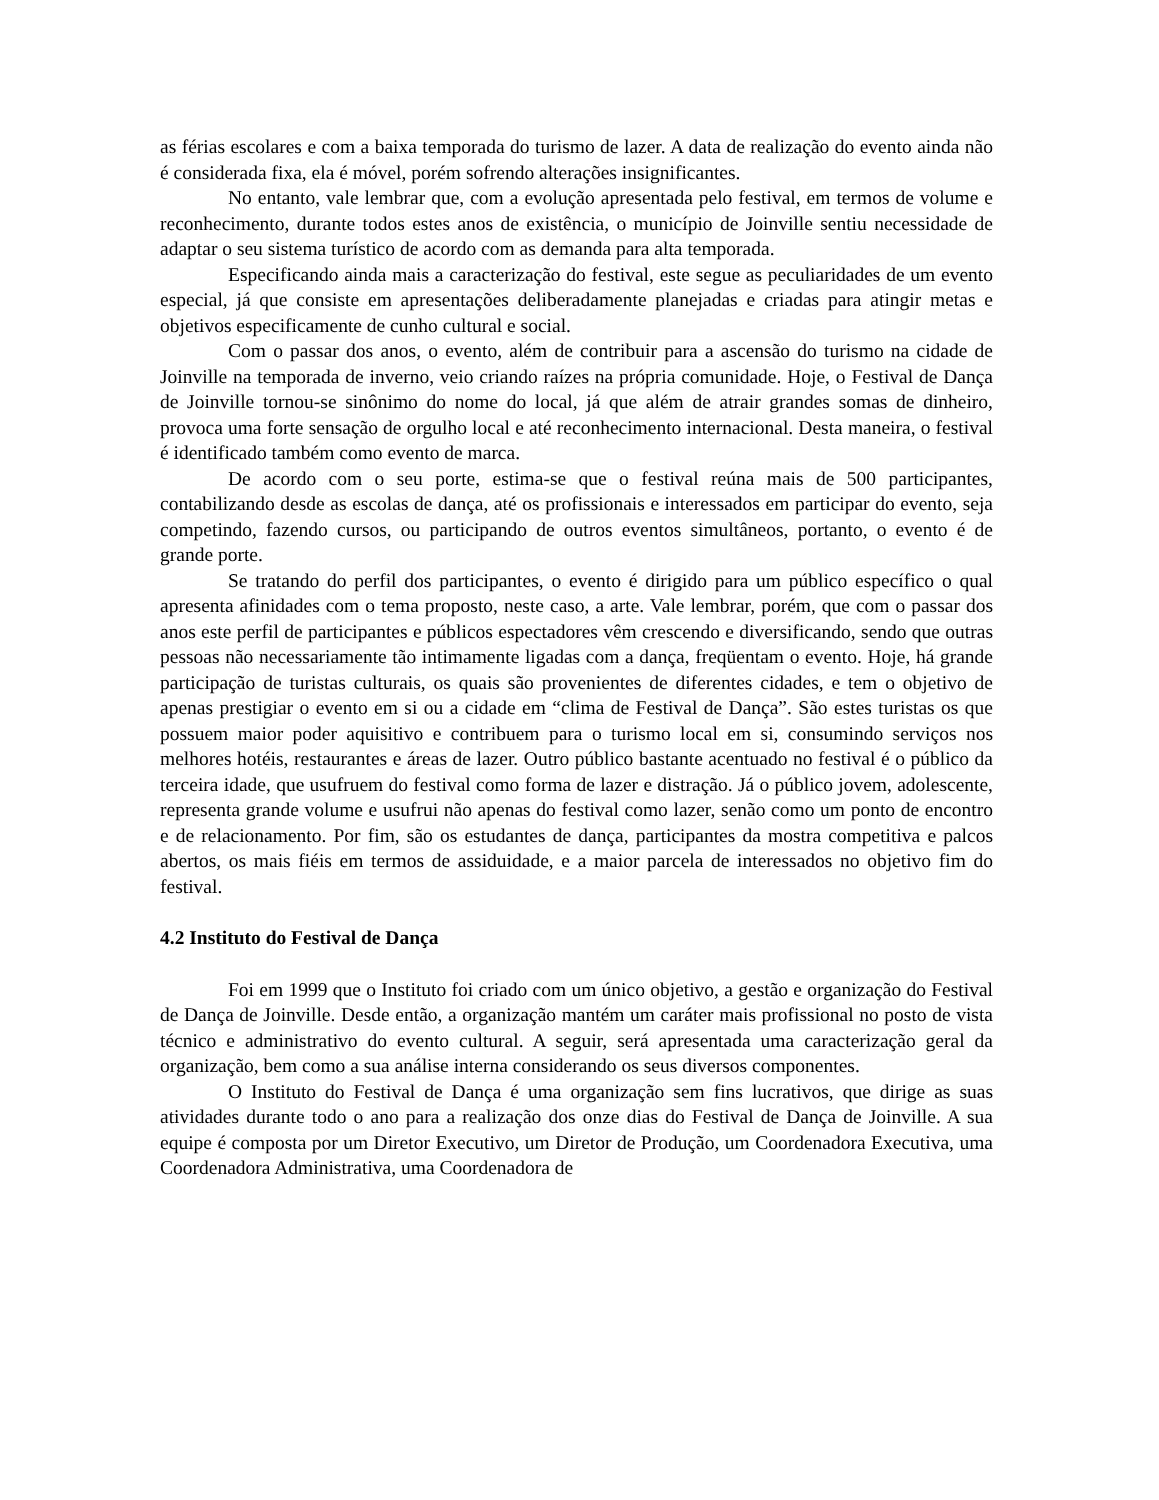as férias escolares e com a baixa temporada do turismo de lazer. A data de realização do evento ainda não é considerada fixa, ela é móvel, porém sofrendo alterações insignificantes.
No entanto, vale lembrar que, com a evolução apresentada pelo festival, em termos de volume e reconhecimento, durante todos estes anos de existência, o município de Joinville sentiu necessidade de adaptar o seu sistema turístico de acordo com as demanda para alta temporada.
Especificando ainda mais a caracterização do festival, este segue as peculiaridades de um evento especial, já que consiste em apresentações deliberadamente planejadas e criadas para atingir metas e objetivos especificamente de cunho cultural e social.
Com o passar dos anos, o evento, além de contribuir para a ascensão do turismo na cidade de Joinville na temporada de inverno, veio criando raízes na própria comunidade. Hoje, o Festival de Dança de Joinville tornou-se sinônimo do nome do local, já que além de atrair grandes somas de dinheiro, provoca uma forte sensação de orgulho local e até reconhecimento internacional. Desta maneira, o festival é identificado também como evento de marca.
De acordo com o seu porte, estima-se que o festival reúna mais de 500 participantes, contabilizando desde as escolas de dança, até os profissionais e interessados em participar do evento, seja competindo, fazendo cursos, ou participando de outros eventos simultâneos, portanto, o evento é de grande porte.
Se tratando do perfil dos participantes, o evento é dirigido para um público específico o qual apresenta afinidades com o tema proposto, neste caso, a arte. Vale lembrar, porém, que com o passar dos anos este perfil de participantes e públicos espectadores vêm crescendo e diversificando, sendo que outras pessoas não necessariamente tão intimamente ligadas com a dança, freqüentam o evento. Hoje, há grande participação de turistas culturais, os quais são provenientes de diferentes cidades, e tem o objetivo de apenas prestigiar o evento em si ou a cidade em “clima de Festival de Dança”. São estes turistas os que possuem maior poder aquisitivo e contribuem para o turismo local em si, consumindo serviços nos melhores hotéis, restaurantes e áreas de lazer. Outro público bastante acentuado no festival é o público da terceira idade, que usufruem do festival como forma de lazer e distração. Já o público jovem, adolescente, representa grande volume e usufrui não apenas do festival como lazer, senão como um ponto de encontro e de relacionamento. Por fim, são os estudantes de dança, participantes da mostra competitiva e palcos abertos, os mais fiéis em termos de assiduidade, e a maior parcela de interessados no objetivo fim do festival.
4.2 Instituto do Festival de Dança
Foi em 1999 que o Instituto foi criado com um único objetivo, a gestão e organização do Festival de Dança de Joinville. Desde então, a organização mantém um caráter mais profissional no posto de vista técnico e administrativo do evento cultural. A seguir, será apresentada uma caracterização geral da organização, bem como a sua análise interna considerando os seus diversos componentes.
O Instituto do Festival de Dança é uma organização sem fins lucrativos, que dirige as suas atividades durante todo o ano para a realização dos onze dias do Festival de Dança de Joinville. A sua equipe é composta por um Diretor Executivo, um Diretor de Produção, um Coordenadora Executiva, uma Coordenadora Administrativa, uma Coordenadora de